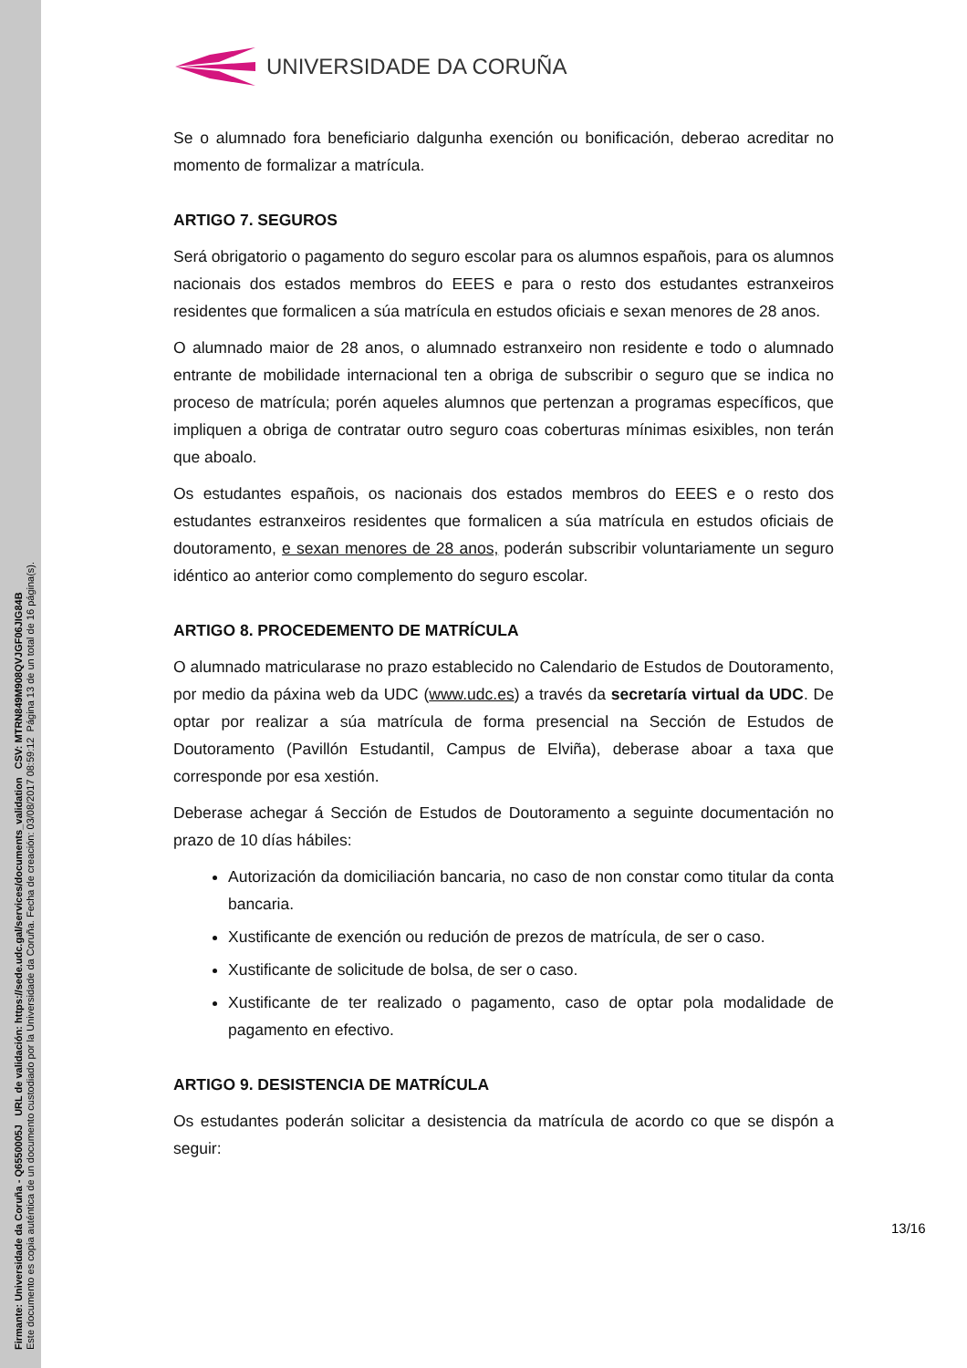Firmante: Universidade da Coruña - Q6550005J URL de validación: https://sede.udc.gal/services/documents_validation CSV: MTRN849M908QVJGF06JIG84B
Este documento es copia auténtica de un documento custodiado por la Universidade da Coruña. Fecha de creación: 03/08/2017 08:59:12 Página 13 de un total de 16 página(s).
UNIVERSIDADE DA CORUÑA
Se o alumnado fora beneficiario dalgunha exención ou bonificación, deberao acreditar no momento de formalizar a matrícula.
ARTIGO 7. SEGUROS
Será obrigatorio o pagamento do seguro escolar para os alumnos españois, para os alumnos nacionais dos estados membros do EEES e para o resto dos estudantes estranxeiros residentes que formalicen a súa matrícula en estudos oficiais e sexan menores de 28 anos.
O alumnado maior de 28 anos, o alumnado estranxeiro non residente e todo o alumnado entrante de mobilidade internacional ten a obriga de subscribir o seguro que se indica no proceso de matrícula; porén aqueles alumnos que pertenzan a programas específicos, que impliquen a obriga de contratar outro seguro coas coberturas mínimas esixibles, non terán que aboalo.
Os estudantes españois, os nacionais dos estados membros do EEES e o resto dos estudantes estranxeiros residentes que formalicen a súa matrícula en estudos oficiais de doutoramento, e sexan menores de 28 anos, poderán subscribir voluntariamente un seguro idéntico ao anterior como complemento do seguro escolar.
ARTIGO 8. PROCEDEMENTO DE MATRÍCULA
O alumnado matricularase no prazo establecido no Calendario de Estudos de Doutoramento, por medio da páxina web da UDC (www.udc.es) a través da secretaría virtual da UDC. De optar por realizar a súa matrícula de forma presencial na Sección de Estudos de Doutoramento (Pavillón Estudantil, Campus de Elviña), deberase aboar a taxa que corresponde por esa xestión.
Deberase achegar á Sección de Estudos de Doutoramento a seguinte documentación no prazo de 10 días hábiles:
Autorización da domiciliación bancaria, no caso de non constar como titular da conta bancaria.
Xustificante de exención ou redución de prezos de matrícula, de ser o caso.
Xustificante de solicitude de bolsa, de ser o caso.
Xustificante de ter realizado o pagamento, caso de optar pola modalidade de pagamento en efectivo.
ARTIGO 9. DESISTENCIA DE MATRÍCULA
Os estudantes poderán solicitar a desistencia da matrícula de acordo co que se dispón a seguir:
13/16